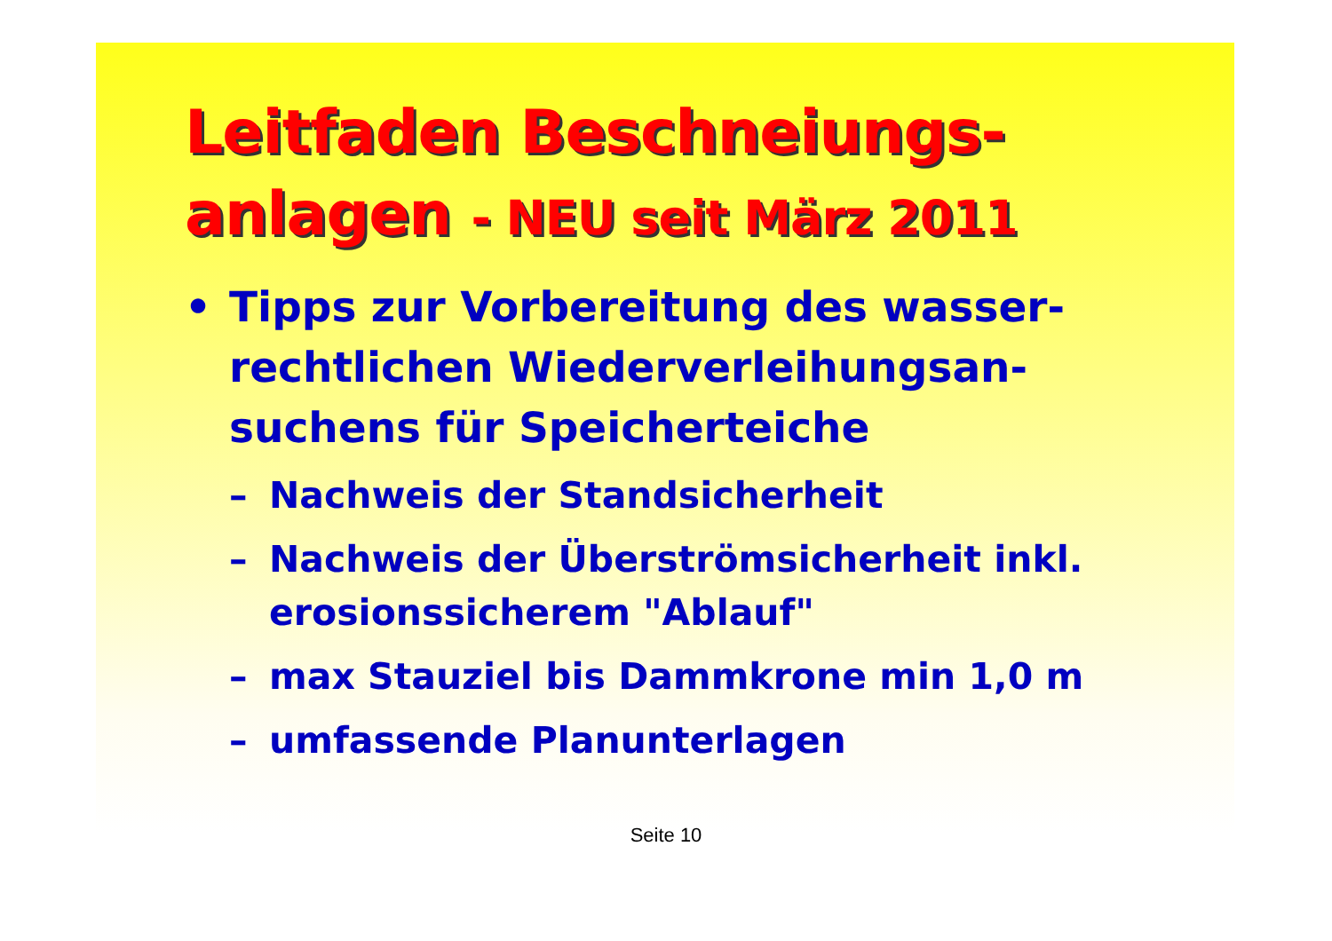Leitfaden Beschneiungs-
anlagen - NEU seit März 2011
• Tipps zur Vorbereitung des wasser-
rechtlichen Wiederverleihungsan-
suchens für Speicherteiche
– Nachweis der Standsicherheit
– Nachweis der Überströmsicherheit inkl.
erosionssicherem "Ablauf"
– max Stauziel bis Dammkrone min 1,0 m
– umfassende Planunterlagen
Seite 10